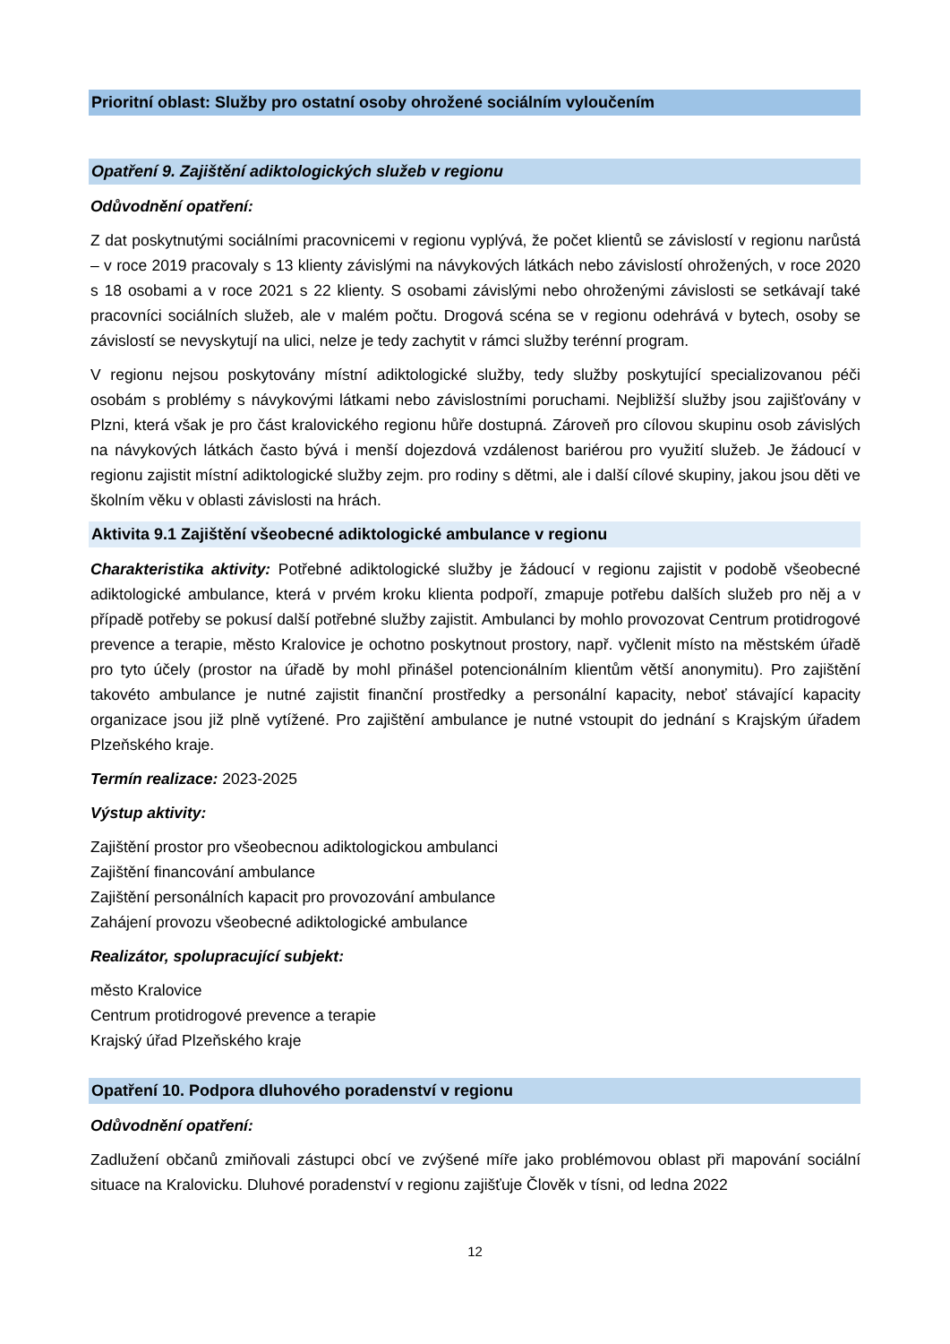Prioritní oblast: Služby pro ostatní osoby ohrožené sociálním vyloučením
Opatření 9. Zajištění adiktologických služeb v regionu
Odůvodnění opatření:
Z dat poskytnutými sociálními pracovnicemi v regionu vyplývá, že počet klientů se závislostí v regionu narůstá – v roce 2019 pracovaly s 13 klienty závislými na návykových látkách nebo závislostí ohrožených, v roce 2020 s 18 osobami a v roce 2021 s 22 klienty. S osobami závislými nebo ohroženými závislosti se setkávají také pracovníci sociálních služeb, ale v malém počtu. Drogová scéna se v regionu odehrává v bytech, osoby se závislostí se nevyskytují na ulici, nelze je tedy zachytit v rámci služby terénní program.
V regionu nejsou poskytovány místní adiktologické služby, tedy služby poskytující specializovanou péči osobám s problémy s návykovými látkami nebo závislostními poruchami. Nejbližší služby jsou zajišťovány v Plzni, která však je pro část kralovického regionu hůře dostupná. Zároveň pro cílovou skupinu osob závislých na návykových látkách často bývá i menší dojezdová vzdálenost bariérou pro využití služeb. Je žádoucí v regionu zajistit místní adiktologické služby zejm. pro rodiny s dětmi, ale i další cílové skupiny, jakou jsou děti ve školním věku v oblasti závislosti na hrách.
Aktivita 9.1 Zajištění všeobecné adiktologické ambulance v regionu
Charakteristika aktivity: Potřebné adiktologické služby je žádoucí v regionu zajistit v podobě všeobecné adiktologické ambulance, která v prvém kroku klienta podpoří, zmapuje potřebu dalších služeb pro něj a v případě potřeby se pokusí další potřebné služby zajistit. Ambulanci by mohlo provozovat Centrum protidrogové prevence a terapie, město Kralovice je ochotno poskytnout prostory, např. vyčlenit místo na městském úřadě pro tyto účely (prostor na úřadě by mohl přinášel potencionálním klientům větší anonymitu). Pro zajištění takovéto ambulance je nutné zajistit finanční prostředky a personální kapacity, neboť stávající kapacity organizace jsou již plně vytížené. Pro zajištění ambulance je nutné vstoupit do jednání s Krajským úřadem Plzeňského kraje.
Termín realizace: 2023-2025
Výstup aktivity:
Zajištění prostor pro všeobecnou adiktologickou ambulanci
Zajištění financování ambulance
Zajištění personálních kapacit pro provozování ambulance
Zahájení provozu všeobecné adiktologické ambulance
Realizátor, spolupracující subjekt:
město Kralovice
Centrum protidrogové prevence a terapie
Krajský úřad Plzeňského kraje
Opatření 10. Podpora dluhového poradenství v regionu
Odůvodnění opatření:
Zadlužení občanů zmiňovali zástupci obcí ve zvýšené míře jako problémovou oblast při mapování sociální situace na Kralovicku. Dluhové poradenství v regionu zajišťuje Člověk v tísni, od ledna 2022
12